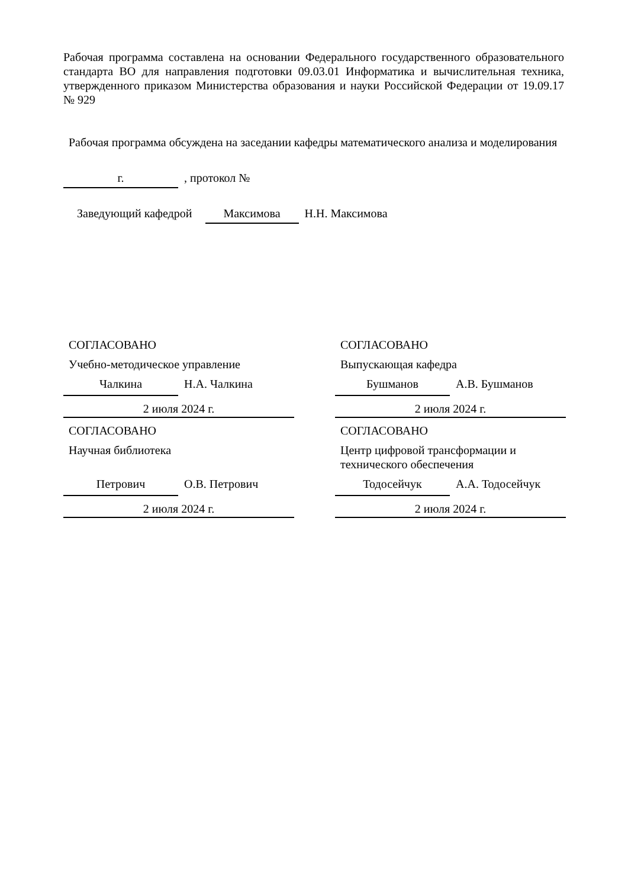Рабочая программа составлена на основании Федерального государственного образовательного стандарта ВО для направления подготовки 09.03.01 Информатика и вычислительная техника, утвержденного приказом Министерства образования и науки Российской Федерации от 19.09.17 № 929
Рабочая программа обсуждена на заседании кафедры математического анализа и моделирования
г.
, протокол №
Заведующий кафедрой
Максимова
Н.Н. Максимова
СОГЛАСОВАНО
Учебно-методическое управление
Чалкина Н.А. Чалкина
2 июля 2024 г.
СОГЛАСОВАНО
Научная библиотека
Петрович О.В. Петрович
2 июля 2024 г.
СОГЛАСОВАНО
Выпускающая кафедра
Бушманов А.В. Бушманов
2 июля 2024 г.
СОГЛАСОВАНО
Центр цифровой трансформации и технического обеспечения
Тодосейчук А.А. Тодосейчук
2 июля 2024 г.